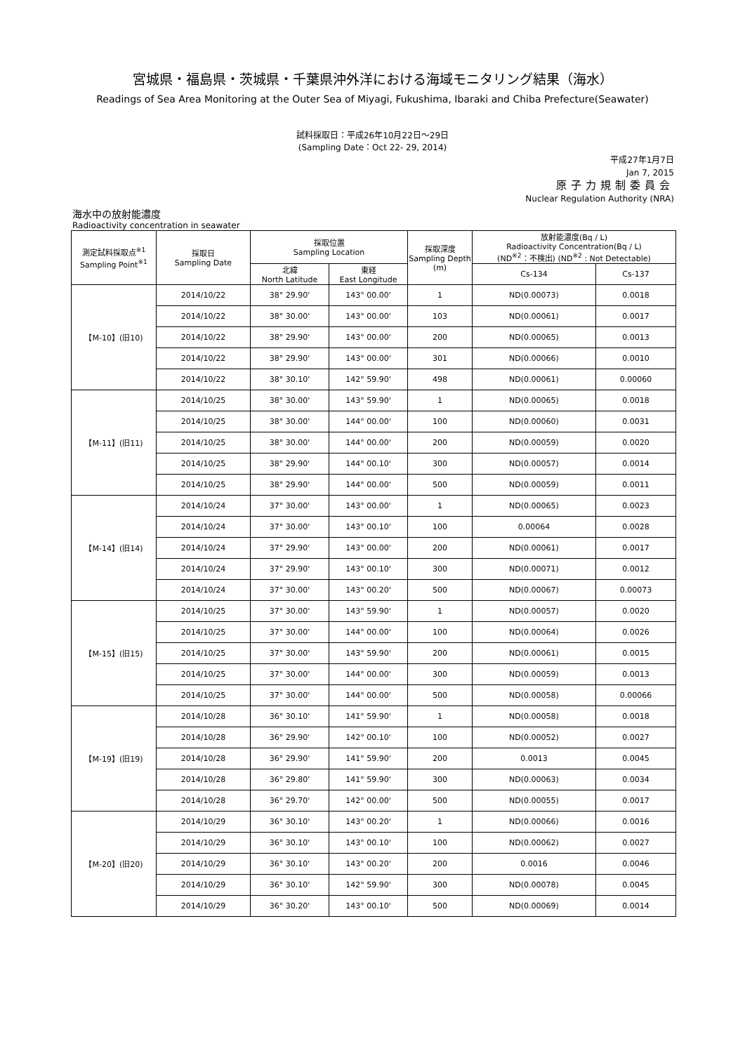宮城県・福島県・茨城県・千葉県沖外洋における海域モニタリング結果（海水）
Readings of Sea Area Monitoring at the Outer Sea of Miyagi, Fukushima, Ibaraki and Chiba Prefecture(Seawater)
試料採取日：平成26年10月22日～29日
(Sampling Date：Oct 22- 29, 2014)
平成27年1月7日
Jan 7, 2015
原子力規制委員会
Nuclear Regulation Authority (NRA)
海水中の放射能濃度
Radioactivity concentration in seawater
| 測定試料採取点<sup>※1</sup> Sampling Point<sup>※1</sup> | 採取日 Sampling Date | 採取位置 Sampling Location | | 採取深度 Sampling Depth (m) | 放射能濃度(Bq / L) Radioactivity Concentration(Bq / L) (ND<sup>※2</sup>：不検出) (ND<sup>※2</sup> : Not Detectable) | |
| --- | --- | --- | --- | --- | --- | --- |
| | | 北緯 North Latitude | 東経 East Longitude | | Cs-134 | Cs-137 |
| 【M-10】(旧10) | 2014/10/22 | 38° 29.90' | 143° 00.00' | 1 | ND(0.00073) | 0.0018 |
| | 2014/10/22 | 38° 30.00' | 143° 00.00' | 103 | ND(0.00061) | 0.0017 |
| | 2014/10/22 | 38° 29.90' | 143° 00.00' | 200 | ND(0.00065) | 0.0013 |
| | 2014/10/22 | 38° 29.90' | 143° 00.00' | 301 | ND(0.00066) | 0.0010 |
| | 2014/10/22 | 38° 30.10' | 142° 59.90' | 498 | ND(0.00061) | 0.00060 |
| 【M-11】(旧11) | 2014/10/25 | 38° 30.00' | 143° 59.90' | 1 | ND(0.00065) | 0.0018 |
| | 2014/10/25 | 38° 30.00' | 144° 00.00' | 100 | ND(0.00060) | 0.0031 |
| | 2014/10/25 | 38° 30.00' | 144° 00.00' | 200 | ND(0.00059) | 0.0020 |
| | 2014/10/25 | 38° 29.90' | 144° 00.10' | 300 | ND(0.00057) | 0.0014 |
| | 2014/10/25 | 38° 29.90' | 144° 00.00' | 500 | ND(0.00059) | 0.0011 |
| 【M-14】(旧14) | 2014/10/24 | 37° 30.00' | 143° 00.00' | 1 | ND(0.00065) | 0.0023 |
| | 2014/10/24 | 37° 30.00' | 143° 00.10' | 100 | 0.00064 | 0.0028 |
| | 2014/10/24 | 37° 29.90' | 143° 00.00' | 200 | ND(0.00061) | 0.0017 |
| | 2014/10/24 | 37° 29.90' | 143° 00.10' | 300 | ND(0.00071) | 0.0012 |
| | 2014/10/24 | 37° 30.00' | 143° 00.20' | 500 | ND(0.00067) | 0.00073 |
| 【M-15】(旧15) | 2014/10/25 | 37° 30.00' | 143° 59.90' | 1 | ND(0.00057) | 0.0020 |
| | 2014/10/25 | 37° 30.00' | 144° 00.00' | 100 | ND(0.00064) | 0.0026 |
| | 2014/10/25 | 37° 30.00' | 143° 59.90' | 200 | ND(0.00061) | 0.0015 |
| | 2014/10/25 | 37° 30.00' | 144° 00.00' | 300 | ND(0.00059) | 0.0013 |
| | 2014/10/25 | 37° 30.00' | 144° 00.00' | 500 | ND(0.00058) | 0.00066 |
| 【M-19】(旧19) | 2014/10/28 | 36° 30.10' | 141° 59.90' | 1 | ND(0.00058) | 0.0018 |
| | 2014/10/28 | 36° 29.90' | 142° 00.10' | 100 | ND(0.00052) | 0.0027 |
| | 2014/10/28 | 36° 29.90' | 141° 59.90' | 200 | 0.0013 | 0.0045 |
| | 2014/10/28 | 36° 29.80' | 141° 59.90' | 300 | ND(0.00063) | 0.0034 |
| | 2014/10/28 | 36° 29.70' | 142° 00.00' | 500 | ND(0.00055) | 0.0017 |
| 【M-20】(旧20) | 2014/10/29 | 36° 30.10' | 143° 00.20' | 1 | ND(0.00066) | 0.0016 |
| | 2014/10/29 | 36° 30.10' | 143° 00.10' | 100 | ND(0.00062) | 0.0027 |
| | 2014/10/29 | 36° 30.10' | 143° 00.20' | 200 | 0.0016 | 0.0046 |
| | 2014/10/29 | 36° 30.10' | 142° 59.90' | 300 | ND(0.00078) | 0.0045 |
| | 2014/10/29 | 36° 30.20' | 143° 00.10' | 500 | ND(0.00069) | 0.0014 |